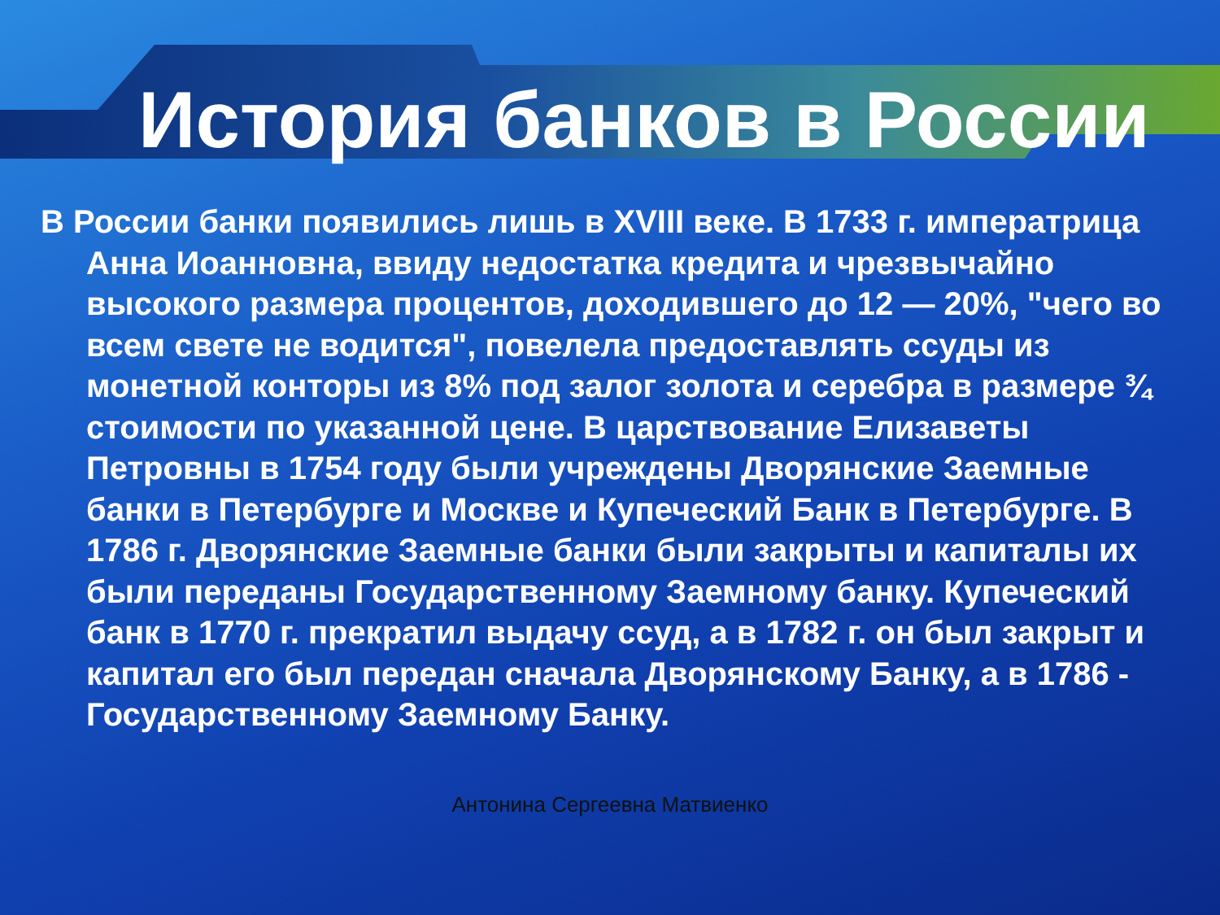История банков в России
В России банки появились лишь в XVIII веке. В 1733 г. императрица Анна Иоанновна, ввиду недостатка кредита и чрезвычайно высокого размера процентов, доходившего до 12 — 20%, "чего во всем свете не водится", повелела предоставлять ссуды из монетной конторы из 8% под залог золота и серебра в размере ¾ стоимости по указанной цене. В царствование Елизаветы Петровны в 1754 году были учреждены Дворянские Заемные банки в Петербурге и Москве и Купеческий Банк в Петербурге. В 1786 г. Дворянские Заемные банки были закрыты и капиталы их были переданы Государственному Заемному банку. Купеческий банк в 1770 г. прекратил выдачу ссуд, а в 1782 г. он был закрыт и капитал его был передан сначала Дворянскому Банку, а в 1786 - Государственному Заемному Банку.
Антонина Сергеевна Матвиенко